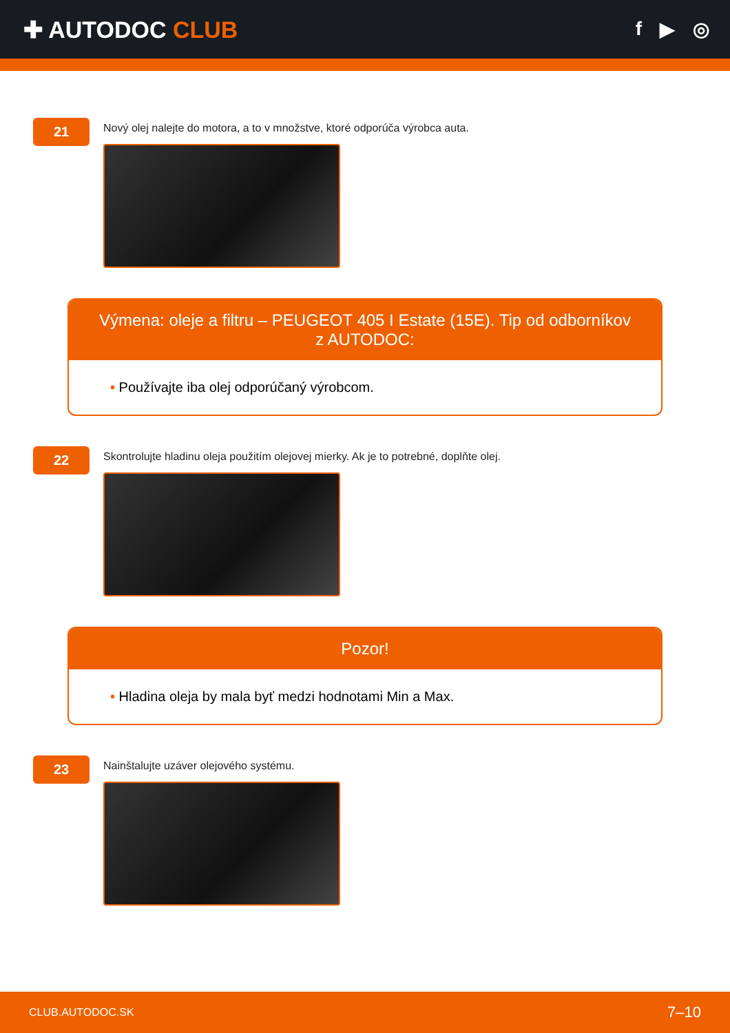✚ AUTODOC CLUB
f ▶ ◎
21
Nový olej nalejte do motora, a to v množstve, ktoré odporúča výrobca auta.
Výmena: oleje a filtru – PEUGEOT 405 I Estate (15E). Tip od odborníkov z AUTODOC:
• Používajte iba olej odporúčaný výrobcom.
22
Skontrolujte hladinu oleja použitím olejovej mierky. Ak je to potrebné, doplňte olej.
Pozor!
• Hladina oleja by mala byť medzi hodnotami Min a Max.
23
Nainštalujte uzáver olejového systému.
CLUB.AUTODOC.SK 7–10